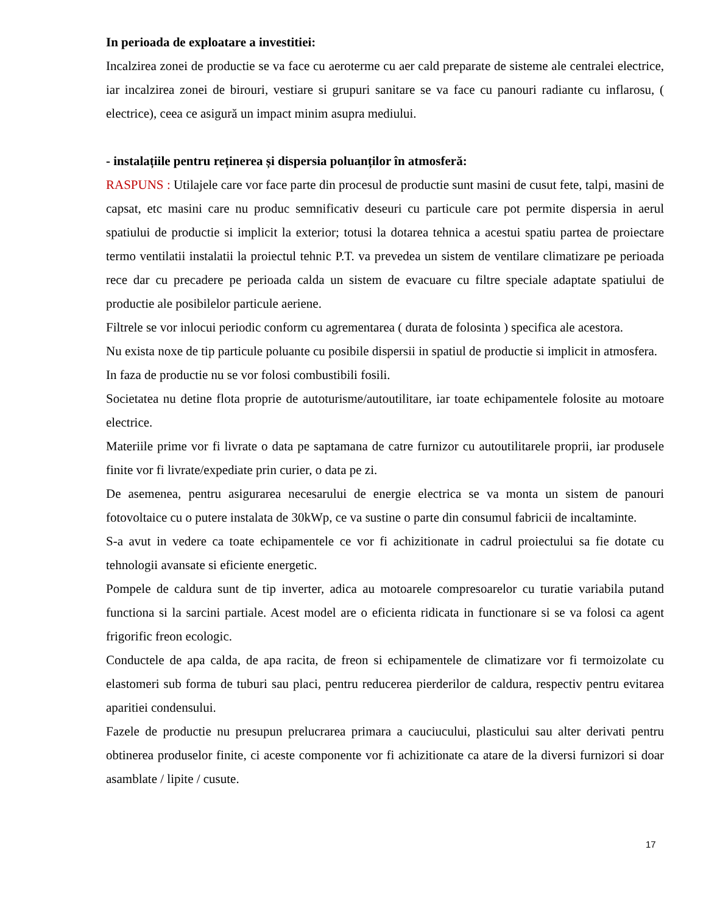In perioada de exploatare a investitiei:
Incalzirea zonei de productie se va face cu aeroterme cu aer cald preparate de sisteme ale centralei electrice, iar incalzirea zonei de birouri, vestiare si grupuri sanitare se va face cu panouri radiante cu inflarosu, ( electrice), ceea ce asigură un impact minim asupra mediului.
- instalațiile pentru reținerea și dispersia poluanților în atmosferă:
RASPUNS : Utilajele care vor face parte din procesul de productie sunt masini de cusut fete, talpi, masini de capsat, etc masini care nu produc semnificativ deseuri cu particule care pot permite dispersia in aerul spatiului de productie si implicit la exterior; totusi la dotarea tehnica a acestui spatiu partea de proiectare termo ventilatii instalatii la proiectul tehnic P.T. va prevedea un sistem de ventilare climatizare pe perioada rece dar cu precadere pe perioada calda un sistem de evacuare cu filtre speciale adaptate spatiului de productie ale posibilelor particule aeriene.
Filtrele se vor inlocui periodic conform cu agrementarea ( durata de folosinta ) specifica ale acestora.
Nu exista noxe de tip particule poluante cu posibile dispersii in spatiul de productie si implicit in atmosfera.
In faza de productie nu se vor folosi combustibili fosili.
Societatea nu detine flota proprie de autoturisme/autoutilitare, iar toate echipamentele folosite au motoare electrice.
Materiile prime vor fi livrate o data pe saptamana de catre furnizor cu autoutilitarele proprii, iar produsele finite vor fi livrate/expediate prin curier, o data pe zi.
De asemenea, pentru asigurarea necesarului de energie electrica se va monta un sistem de panouri fotovoltaice cu o putere instalata de 30kWp, ce va sustine o parte din consumul fabricii de incaltaminte.
S-a avut in vedere ca toate echipamentele ce vor fi achizitionate in cadrul proiectului sa fie dotate cu tehnologii avansate si eficiente energetic.
Pompele de caldura sunt de tip inverter, adica au motoarele compresoarelor cu turatie variabila putand functiona si la sarcini partiale. Acest model are o eficienta ridicata in functionare si se va folosi ca agent frigorific freon ecologic.
Conductele de apa calda, de apa racita, de freon si echipamentele de climatizare vor fi termoizolate cu elastomeri sub forma de tuburi sau placi, pentru reducerea pierderilor de caldura, respectiv pentru evitarea aparitiei condensului.
Fazele de productie nu presupun prelucrarea primara a cauciucului, plasticului sau alter derivati pentru obtinerea produselor finite, ci aceste componente vor fi achizitionate ca atare de la diversi furnizori si doar asamblate / lipite / cusute.
17